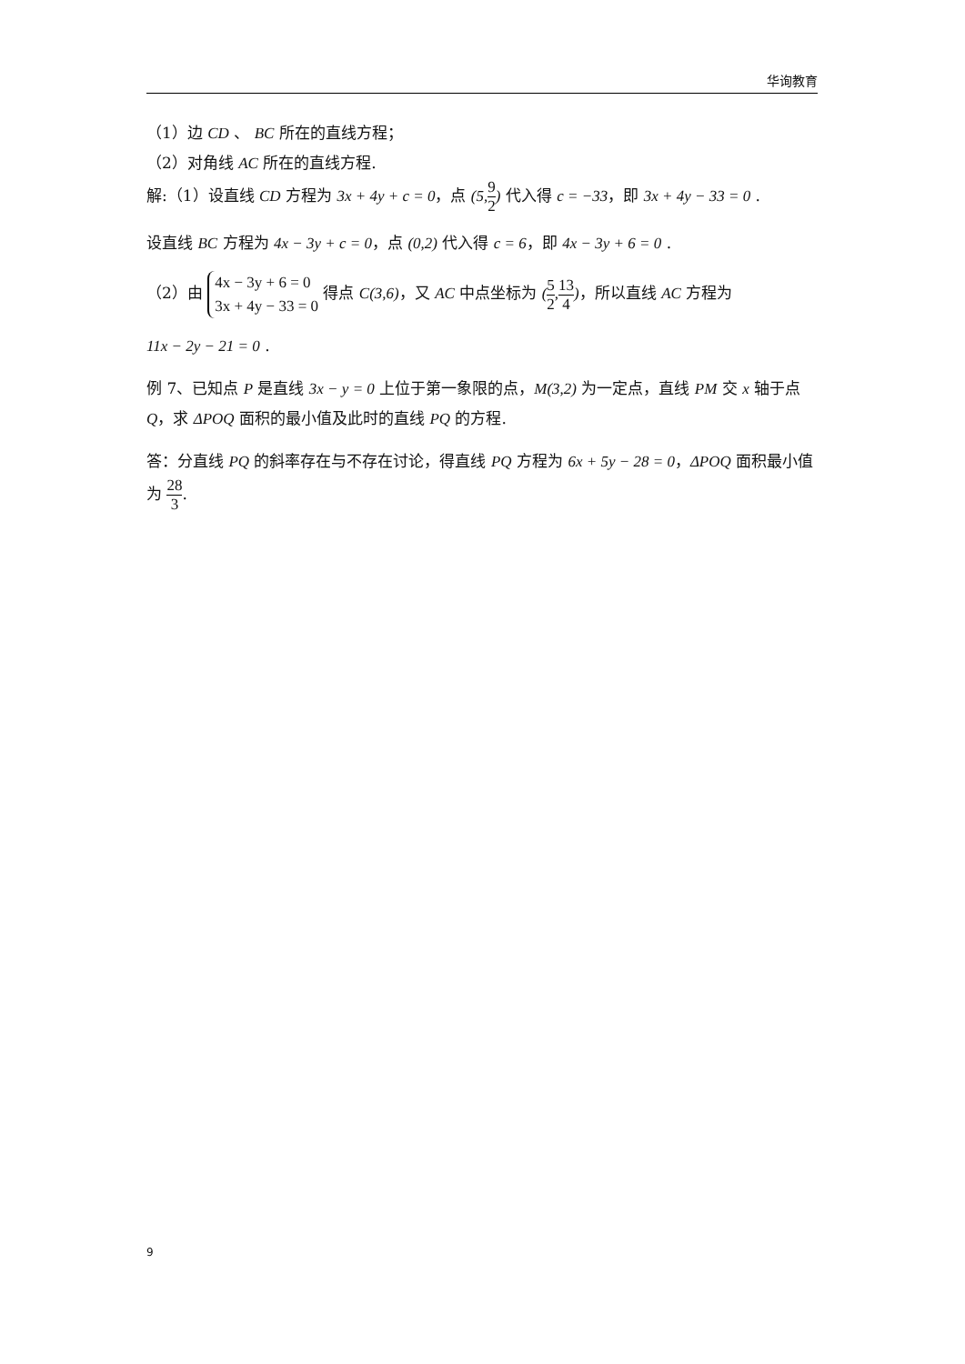华询教育
（1）边 CD 、 BC 所在的直线方程；
（2）对角线 AC 所在的直线方程.
解:（1）设直线 CD 方程为 3x + 4y + c = 0，点 (5, 9 2) 代入得 c = −33，即 3x + 4y − 33 = 0 .
设直线 BC 方程为 4x − 3y + c = 0，点 (0,2) 代入得 c = 6，即 4x − 3y + 6 = 0 .
（2）由 4x − 3y + 6 = 0
3x + 4y − 33 = 0 得点 C(3,6)，又 AC 中点坐标为 (5 2, 13 4)，所以直线 AC 方程为
11x − 2y − 21 = 0 .
例 7、已知点 P 是直线 3x − y = 0 上位于第一象限的点，M(3,2) 为一定点，直线 PM 交 x 轴于点 Q，求 ΔPOQ 面积的最小值及此时的直线 PQ 的方程.
答：分直线 PQ 的斜率存在与不存在讨论，得直线 PQ 方程为 6x + 5y − 28 = 0，ΔPOQ 面积最小值为 28 3.
9